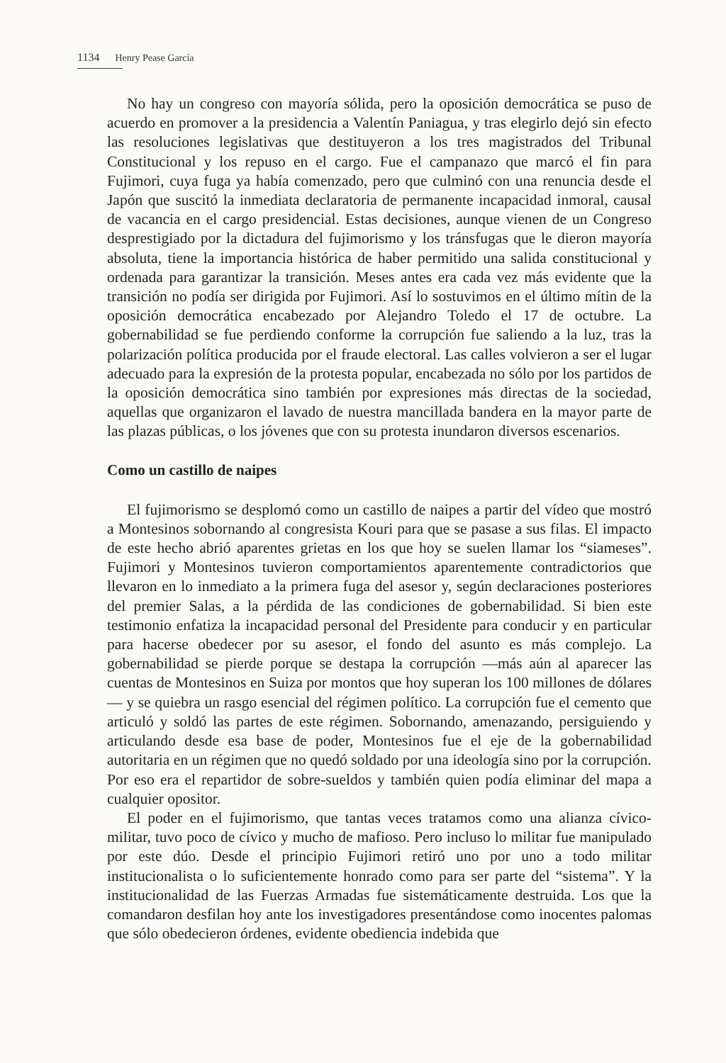1134 Henry Pease García
No hay un congreso con mayoría sólida, pero la oposición democrática se puso de acuerdo en promover a la presidencia a Valentín Paniagua, y tras elegirlo dejó sin efecto las resoluciones legislativas que destituyeron a los tres magistrados del Tribunal Constitucional y los repuso en el cargo. Fue el campanazo que marcó el fin para Fujimori, cuya fuga ya había comenzado, pero que culminó con una renuncia desde el Japón que suscitó la inmediata declaratoria de permanente incapacidad inmoral, causal de vacancia en el cargo presidencial. Estas decisiones, aunque vienen de un Congreso desprestigiado por la dictadura del fujimorismo y los tránsfugas que le dieron mayoría absoluta, tiene la importancia histórica de haber permitido una salida constitucional y ordenada para garantizar la transición. Meses antes era cada vez más evidente que la transición no podía ser dirigida por Fujimori. Así lo sostuvimos en el último mítin de la oposición democrática encabezado por Alejandro Toledo el 17 de octubre. La gobernabilidad se fue perdiendo conforme la corrupción fue saliendo a la luz, tras la polarización política producida por el fraude electoral. Las calles volvieron a ser el lugar adecuado para la expresión de la protesta popular, encabezada no sólo por los partidos de la oposición democrática sino también por expresiones más directas de la sociedad, aquellas que organizaron el lavado de nuestra mancillada bandera en la mayor parte de las plazas públicas, o los jóvenes que con su protesta inundaron diversos escenarios.
Como un castillo de naipes
El fujimorismo se desplomó como un castillo de naipes a partir del vídeo que mostró a Montesinos sobornando al congresista Kouri para que se pasase a sus filas. El impacto de este hecho abrió aparentes grietas en los que hoy se suelen llamar los “siameses”. Fujimori y Montesinos tuvieron comportamientos aparentemente contradictorios que llevaron en lo inmediato a la primera fuga del asesor y, según declaraciones posteriores del premier Salas, a la pérdida de las condiciones de gobernabilidad. Si bien este testimonio enfatiza la incapacidad personal del Presidente para conducir y en particular para hacerse obedecer por su asesor, el fondo del asunto es más complejo. La gobernabilidad se pierde porque se destapa la corrupción —más aún al aparecer las cuentas de Montesinos en Suiza por montos que hoy superan los 100 millones de dólares— y se quiebra un rasgo esencial del régimen político. La corrupción fue el cemento que articuló y soldó las partes de este régimen. Sobornando, amenazando, persiguiendo y articulando desde esa base de poder, Montesinos fue el eje de la gobernabilidad autoritaria en un régimen que no quedó soldado por una ideología sino por la corrupción. Por eso era el repartidor de sobre-sueldos y también quien podía eliminar del mapa a cualquier opositor.
El poder en el fujimorismo, que tantas veces tratamos como una alianza cívico-militar, tuvo poco de cívico y mucho de mafioso. Pero incluso lo militar fue manipulado por este dúo. Desde el principio Fujimori retiró uno por uno a todo militar institucionalista o lo suficientemente honrado como para ser parte del “sistema”. Y la institucionalidad de las Fuerzas Armadas fue sistemáticamente destruida. Los que la comandaron desfilan hoy ante los investigadores presentándose como inocentes palomas que sólo obedecieron órdenes, evidente obediencia indebida que